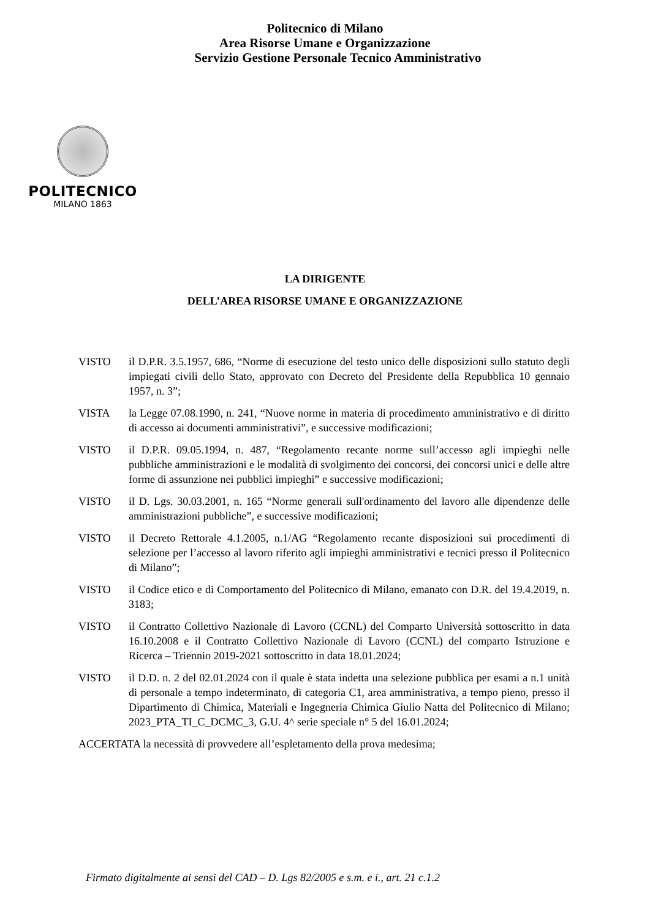Politecnico di Milano
Area Risorse Umane e Organizzazione
Servizio Gestione Personale Tecnico Amministrativo
POLITECNICO
MILANO 1863
LA DIRIGENTE
DELL’AREA RISORSE UMANE E ORGANIZZAZIONE
VISTO il D.P.R. 3.5.1957, 686, “Norme di esecuzione del testo unico delle disposizioni sullo statuto degli impiegati civili dello Stato, approvato con Decreto del Presidente della Repubblica 10 gennaio 1957, n. 3”;
VISTA la Legge 07.08.1990, n. 241, “Nuove norme in materia di procedimento amministrativo e di diritto di accesso ai documenti amministrativi”, e successive modificazioni;
VISTO il D.P.R. 09.05.1994, n. 487, “Regolamento recante norme sull’accesso agli impieghi nelle pubbliche amministrazioni e le modalità di svolgimento dei concorsi, dei concorsi unici e delle altre forme di assunzione nei pubblici impieghi” e successive modificazioni;
VISTO il D. Lgs. 30.03.2001, n. 165 “Norme generali sull'ordinamento del lavoro alle dipendenze delle amministrazioni pubbliche”, e successive modificazioni;
VISTO il Decreto Rettorale 4.1.2005, n.1/AG “Regolamento recante disposizioni sui procedimenti di selezione per l’accesso al lavoro riferito agli impieghi amministrativi e tecnici presso il Politecnico di Milano”;
VISTO il Codice etico e di Comportamento del Politecnico di Milano, emanato con D.R. del 19.4.2019, n. 3183;
VISTO il Contratto Collettivo Nazionale di Lavoro (CCNL) del Comparto Università sottoscritto in data 16.10.2008 e il Contratto Collettivo Nazionale di Lavoro (CCNL) del comparto Istruzione e Ricerca – Triennio 2019-2021 sottoscritto in data 18.01.2024;
VISTO il D.D. n. 2 del 02.01.2024 con il quale è stata indetta una selezione pubblica per esami a n.1 unità di personale a tempo indeterminato, di categoria C1, area amministrativa, a tempo pieno, presso il Dipartimento di Chimica, Materiali e Ingegneria Chimica Giulio Natta del Politecnico di Milano; 2023_PTA_TI_C_DCMC_3, G.U. 4^ serie speciale n° 5 del 16.01.2024;
ACCERTATA la necessità di provvedere all’espletamento della prova medesima;
Firmato digitalmente ai sensi del CAD – D. Lgs 82/2005 e s.m. e i., art. 21 c.1.2